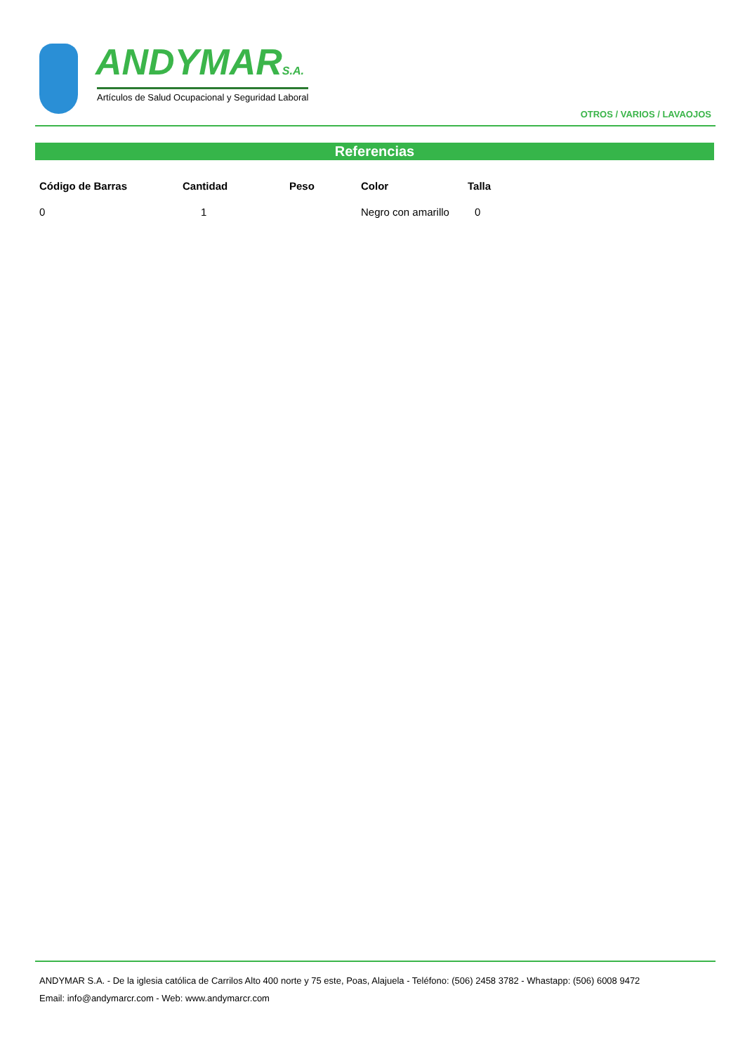ANDYMARS.A.
Artículos de Salud Ocupacional y Seguridad Laboral
OTROS / VARIOS / LAVAOJOS
Referencias
| Código de Barras | Cantidad | Peso | Color | Talla |
| --- | --- | --- | --- | --- |
| 0 | 1 | | Negro con amarillo | 0 |
ANDYMAR S.A. - De la iglesia católica de Carrilos Alto 400 norte y 75 este, Poas, Alajuela - Teléfono: (506) 2458 3782 - Whastapp: (506) 6008 9472
Email: info@andymarcr.com - Web: www.andymarcr.com